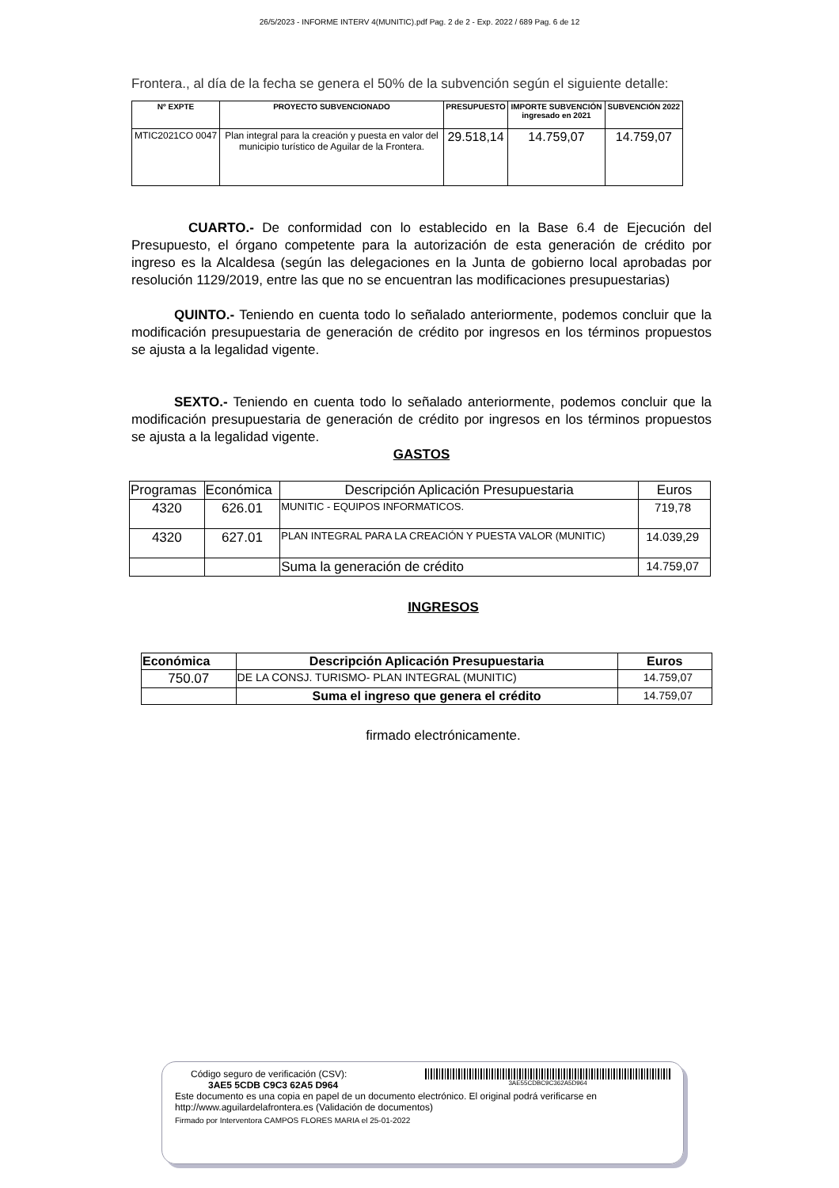26/5/2023 - INFORME INTERV 4(MUNITIC).pdf Pag. 2 de 2 - Exp. 2022 / 689 Pag. 6 de 12
Frontera., al día de la fecha se genera el 50% de la subvención según el siguiente detalle:
| Nº EXPTE | PROYECTO SUBVENCIONADO | PRESUPUESTO | IMPORTE SUBVENCIÓN ingresado en 2021 | SUBVENCIÓN 2022 |
| --- | --- | --- | --- | --- |
| MTIC2021CO 0047 | Plan integral para la creación y puesta en valor del municipio turístico de Aguilar de la Frontera. | 29.518,14 | 14.759,07 | 14.759,07 |
CUARTO.- De conformidad con lo establecido en la Base 6.4 de Ejecución del Presupuesto, el órgano competente para la autorización de esta generación de crédito por ingreso es la Alcaldesa (según las delegaciones en la Junta de gobierno local aprobadas por resolución 1129/2019, entre las que no se encuentran las modificaciones presupuestarias)
QUINTO.- Teniendo en cuenta todo lo señalado anteriormente, podemos concluir que la modificación presupuestaria de generación de crédito por ingresos en los términos propuestos se ajusta a la legalidad vigente.
SEXTO.- Teniendo en cuenta todo lo señalado anteriormente, podemos concluir que la modificación presupuestaria de generación de crédito por ingresos en los términos propuestos se ajusta a la legalidad vigente.
GASTOS
| Programas | Económica | Descripción Aplicación Presupuestaria | Euros |
| 4320 | 626.01 | MUNITIC - EQUIPOS INFORMATICOS. | 719,78 |
| 4320 | 627.01 | PLAN INTEGRAL PARA LA CREACIÓN Y PUESTA VALOR (MUNITIC) | 14.039,29 |
| | | Suma la generación de crédito | 14.759,07 |
INGRESOS
| Económica | Descripción Aplicación Presupuestaria | Euros |
| --- | --- | --- |
| 750.07 | DE LA CONSJ. TURISMO- PLAN INTEGRAL (MUNITIC) | 14.759,07 |
| | Suma el ingreso que genera el crédito | 14.759,07 |
firmado electrónicamente.
Código seguro de verificación (CSV):
3AE5 5CDB C9C3 62A5 D964
3AE55CDBC9C362A5D964
Este documento es una copia en papel de un documento electrónico. El original podrá verificarse en
http://www.aguilardelafrontera.es (Validación de documentos)
Firmado por Interventora CAMPOS FLORES MARIA el 25-01-2022